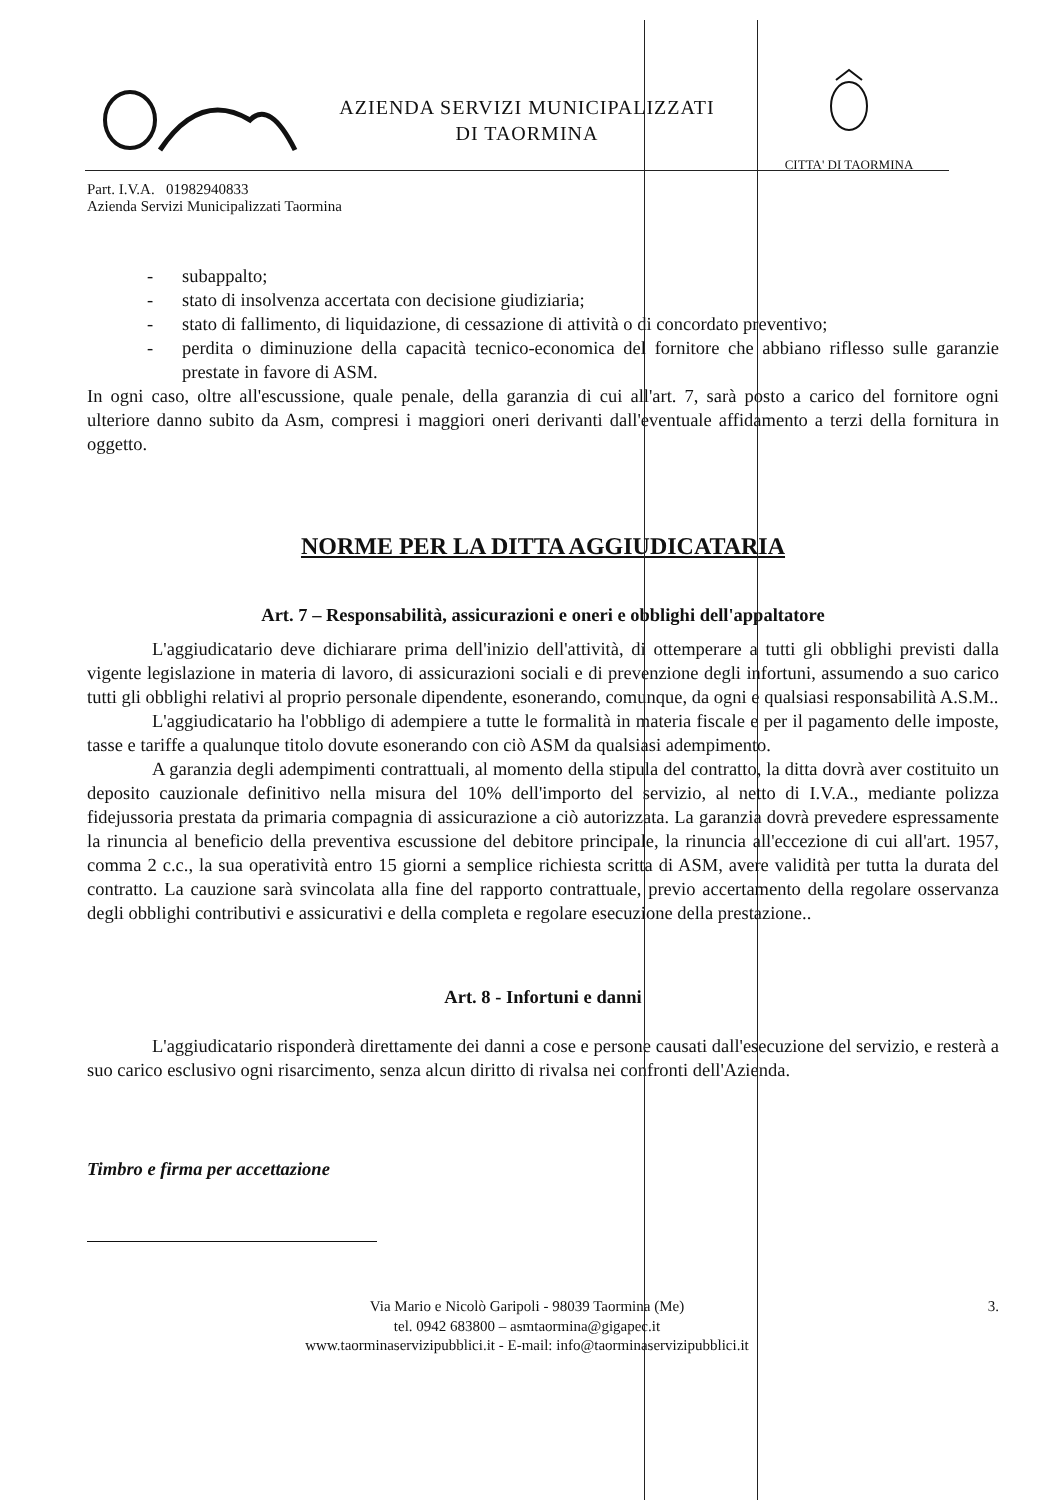AZIENDA SERVIZI MUNICIPALIZZATI
DI TAORMINA
CITTA' DI TAORMINA
Part. I.V.A. 01982940833
Azienda Servizi Municipalizzati Taormina
- subappalto;
- stato di insolvenza accertata con decisione giudiziaria;
- stato di fallimento, di liquidazione, di cessazione di attività o di concordato preventivo;
- perdita o diminuzione della capacità tecnico-economica del fornitore che abbiano riflesso sulle garanzie prestate in favore di ASM.
In ogni caso, oltre all'escussione, quale penale, della garanzia di cui all'art. 7, sarà posto a carico del fornitore ogni ulteriore danno subito da Asm, compresi i maggiori oneri derivanti dall'eventuale affidamento a terzi della fornitura in oggetto.
NORME PER LA DITTA AGGIUDICATARIA
Art. 7 – Responsabilità, assicurazioni e oneri e obblighi dell'appaltatore
L'aggiudicatario deve dichiarare prima dell'inizio dell'attività, di ottemperare a tutti gli obblighi previsti dalla vigente legislazione in materia di lavoro, di assicurazioni sociali e di prevenzione degli infortuni, assumendo a suo carico tutti gli obblighi relativi al proprio personale dipendente, esonerando, comunque, da ogni e qualsiasi responsabilità A.S.M..
L'aggiudicatario ha l'obbligo di adempiere a tutte le formalità in materia fiscale e per il pagamento delle imposte, tasse e tariffe a qualunque titolo dovute esonerando con ciò ASM da qualsiasi adempimento.
A garanzia degli adempimenti contrattuali, al momento della stipula del contratto, la ditta dovrà aver costituito un deposito cauzionale definitivo nella misura del 10% dell'importo del servizio, al netto di I.V.A., mediante polizza fidejussoria prestata da primaria compagnia di assicurazione a ciò autorizzata. La garanzia dovrà prevedere espressamente la rinuncia al beneficio della preventiva escussione del debitore principale, la rinuncia all'eccezione di cui all'art. 1957, comma 2 c.c., la sua operatività entro 15 giorni a semplice richiesta scritta di ASM, avere validità per tutta la durata del contratto. La cauzione sarà svincolata alla fine del rapporto contrattuale, previo accertamento della regolare osservanza degli obblighi contributivi e assicurativi e della completa e regolare esecuzione della prestazione..
Art. 8 - Infortuni e danni
L'aggiudicatario risponderà direttamente dei danni a cose e persone causati dall'esecuzione del servizio, e resterà a suo carico esclusivo ogni risarcimento, senza alcun diritto di rivalsa nei confronti dell'Azienda.
Timbro e firma per accettazione
Via Mario e Nicolò Garipoli - 98039 Taormina (Me)
tel. 0942 683800 – asmtaormina@gigapec.it
www.taorminaservizipubblici.it - E-mail: info@taorminaservizipubblici.it
3.